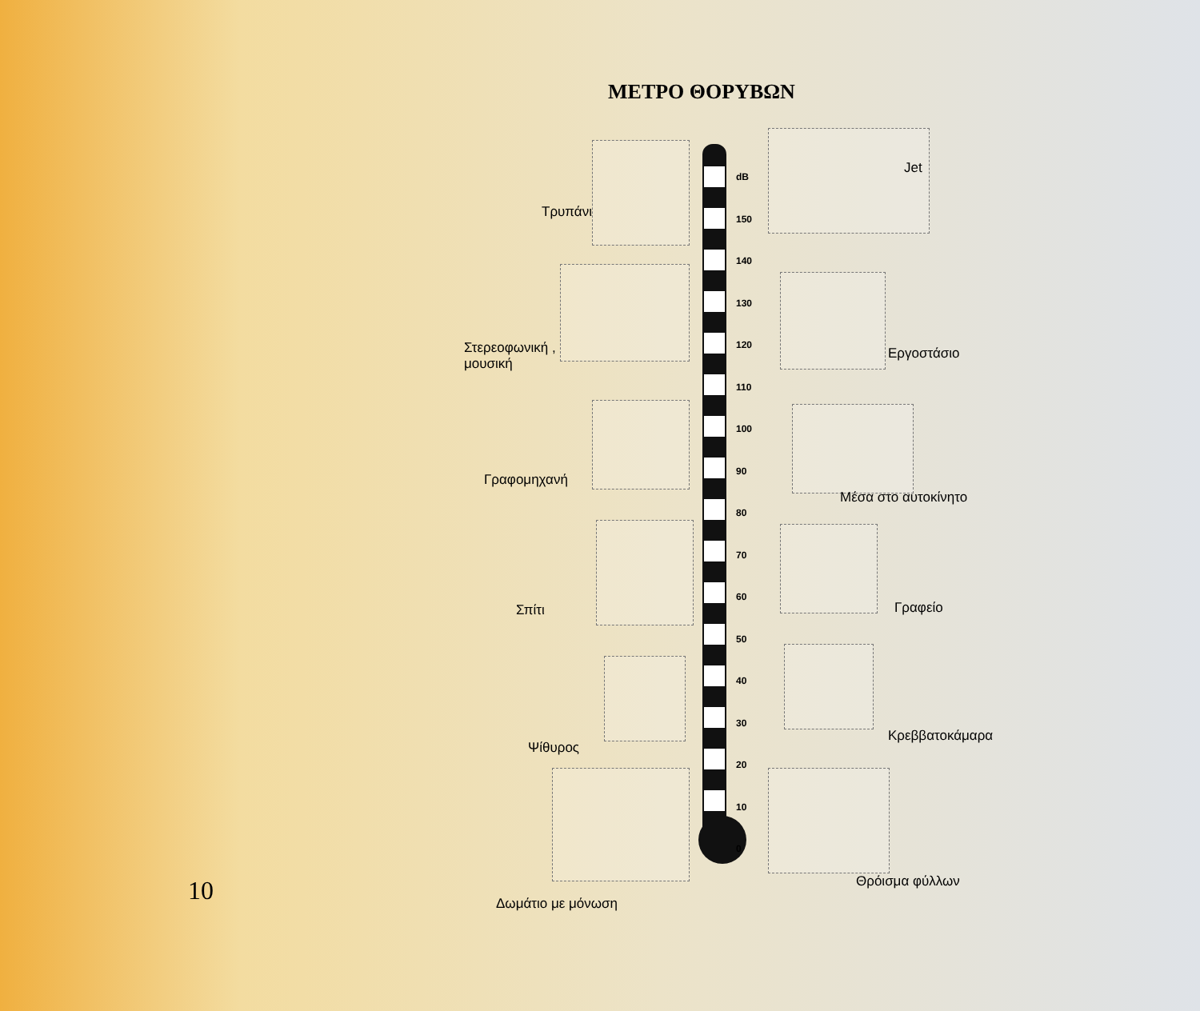ΜΕΤΡΟ ΘΟΡΥΒΩΝ
dB
150
140
130
120
110
100
90
80
70
60
50
40
30
20
10
0
Jet
Τρυπάνι
Εργοστάσιο
Στερεοφωνική ,
μουσική
Γραφομηχανή
Μέσα στο αυτοκίνητο
Σπίτι Γραφείο
Ψίθυρος
Κρεββατοκάμαρα
Θρόισμα φύλλων
Δωμάτιο με μόνωση
10